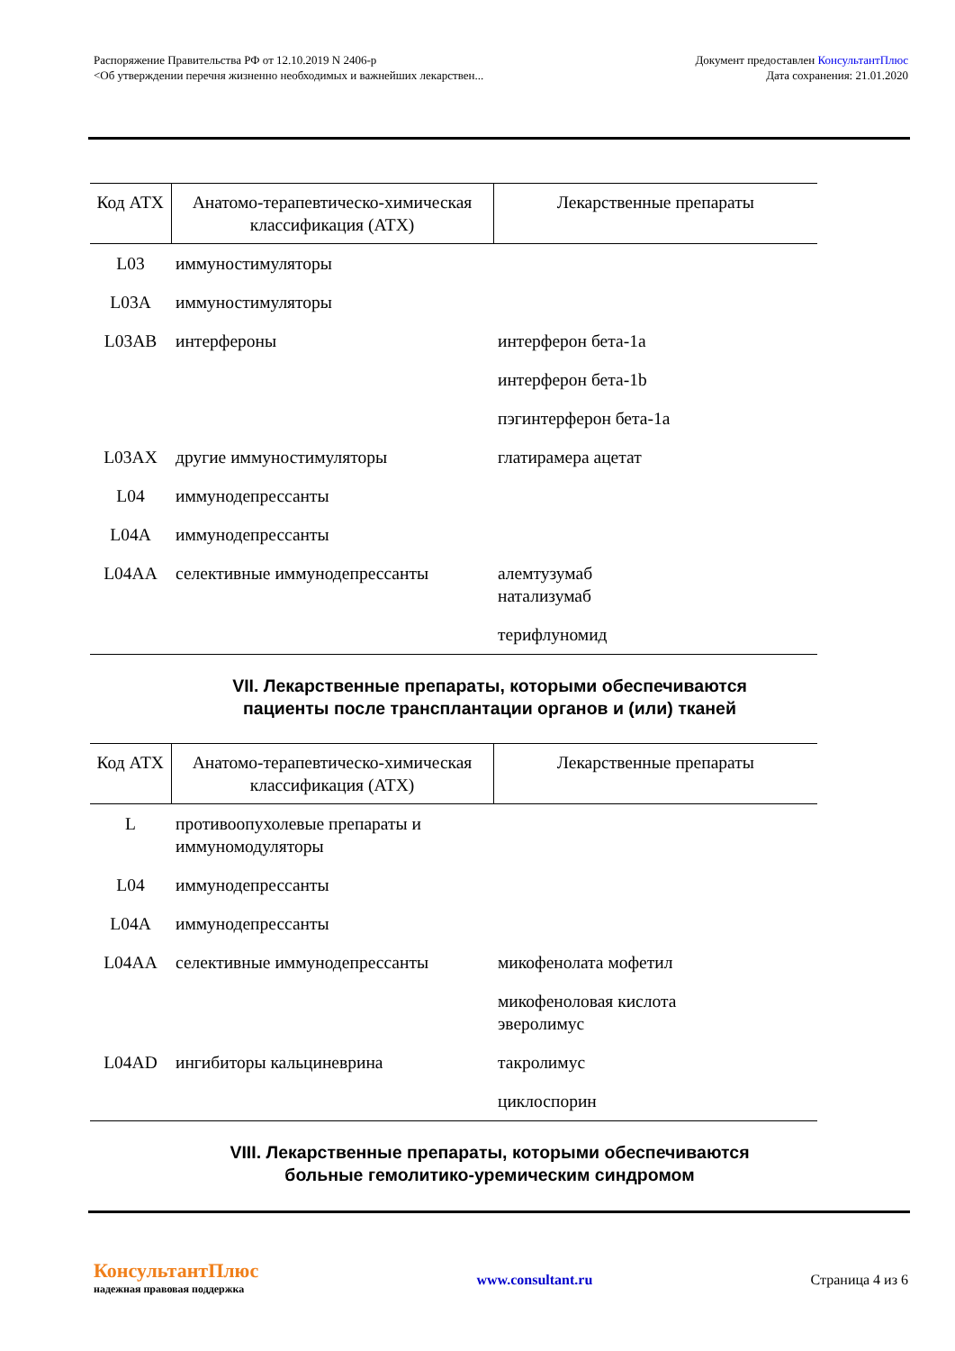Распоряжение Правительства РФ от 12.10.2019 N 2406-р
<Об утверждении перечня жизненно необходимых и важнейших лекарствен...
Документ предоставлен КонсультантПлюс
Дата сохранения: 21.01.2020
| Код АТХ | Анатомо-терапевтическо-химическая классификация (АТХ) | Лекарственные препараты |
| --- | --- | --- |
| L03 | иммуностимуляторы | |
| L03A | иммуностимуляторы | |
| L03AB | интерфероны | интерферон бета-1a |
| | | интерферон бета-1b |
| | | пэгинтерферон бета-1a |
| L03AX | другие иммуностимуляторы | глатирамера ацетат |
| L04 | иммунодепрессанты | |
| L04A | иммунодепрессанты | |
| L04AA | селективные иммунодепрессанты | алемтузумаб натализумаб |
| | | терифлуномид |
VII. Лекарственные препараты, которыми обеспечиваются
пациенты после трансплантации органов и (или) тканей
| Код АТХ | Анатомо-терапевтическо-химическая классификация (АТХ) | Лекарственные препараты |
| --- | --- | --- |
| L | противоопухолевые препараты и иммуномодуляторы | |
| L04 | иммунодепрессанты | |
| L04A | иммунодепрессанты | |
| L04AA | селективные иммунодепрессанты | микофенолата мофетил |
| | | микофеноловая кислота эверолимус |
| L04AD | ингибиторы кальциневрина | такролимус |
| | | циклоспорин |
VIII. Лекарственные препараты, которыми обеспечиваются
больные гемолитико-уремическим синдромом
КонсультантПлюс
надежная правовая поддержка
www.consultant.ru Страница 4 из 6